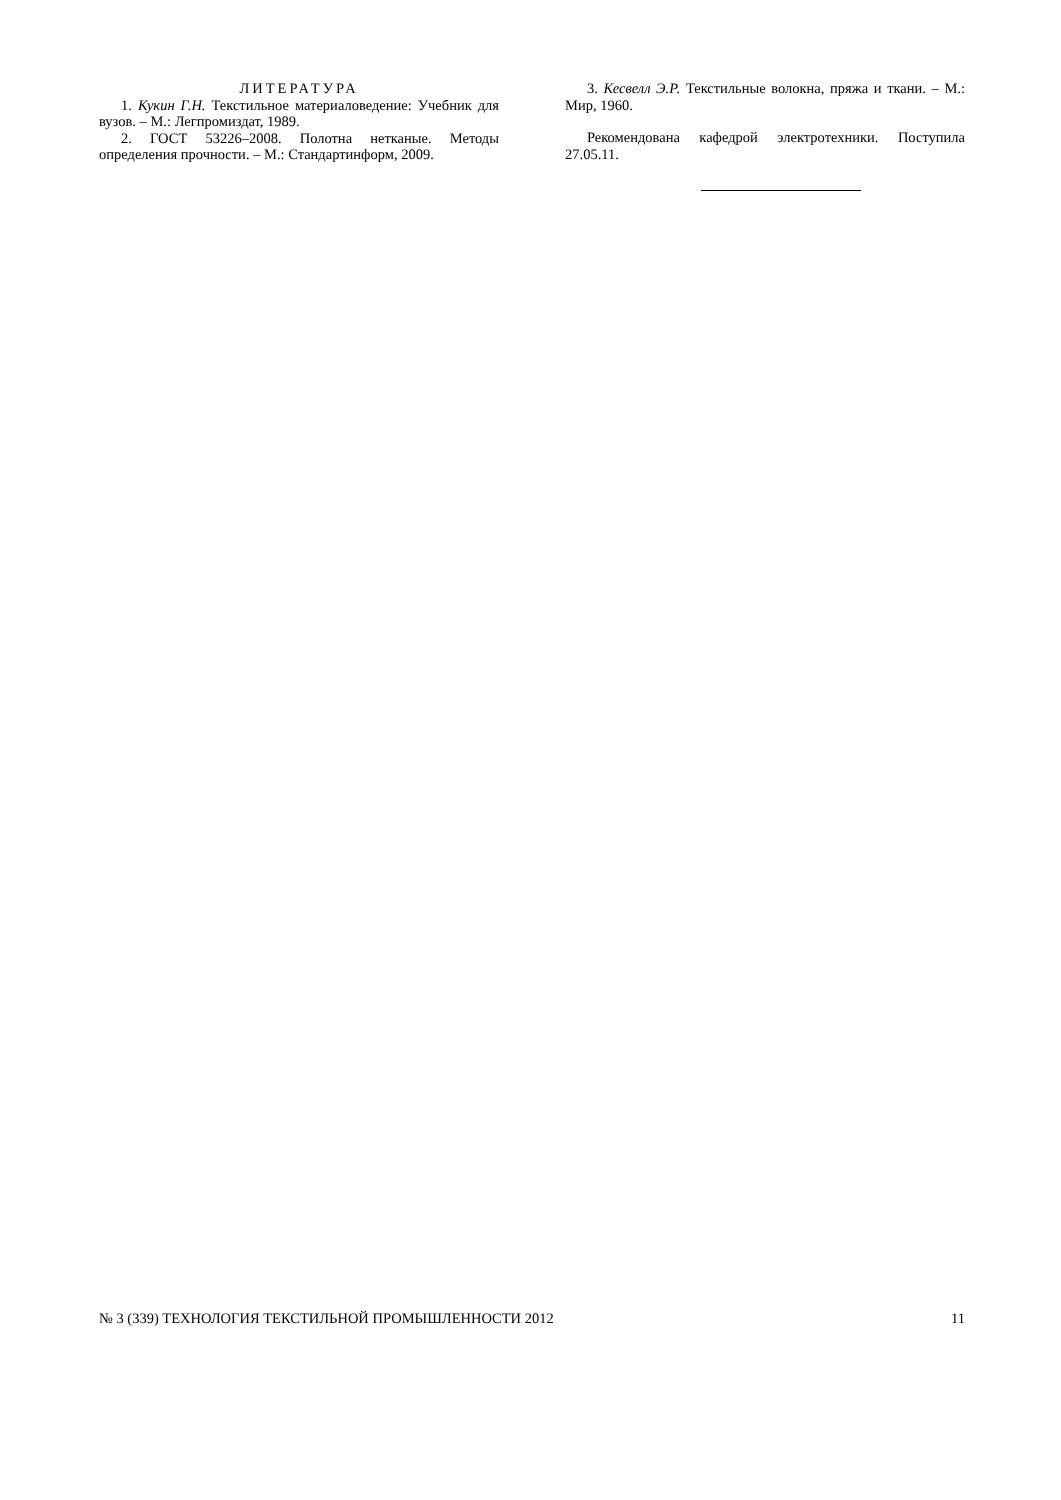ЛИТЕРАТУРА
1. Кукин Г.Н. Текстильное материаловедение: Учебник для вузов. – М.: Легпромиздат, 1989.
2. ГОСТ 53226–2008. Полотна нетканые. Методы определения прочности. – М.: Стандартинформ, 2009.
3. Кесвелл Э.Р. Текстильные волокна, пряжа и ткани. – М.: Мир, 1960.
Рекомендована кафедрой электротехники. Поступила 27.05.11.
№ 3 (339) ТЕХНОЛОГИЯ ТЕКСТИЛЬНОЙ ПРОМЫШЛЕННОСТИ 2012 11